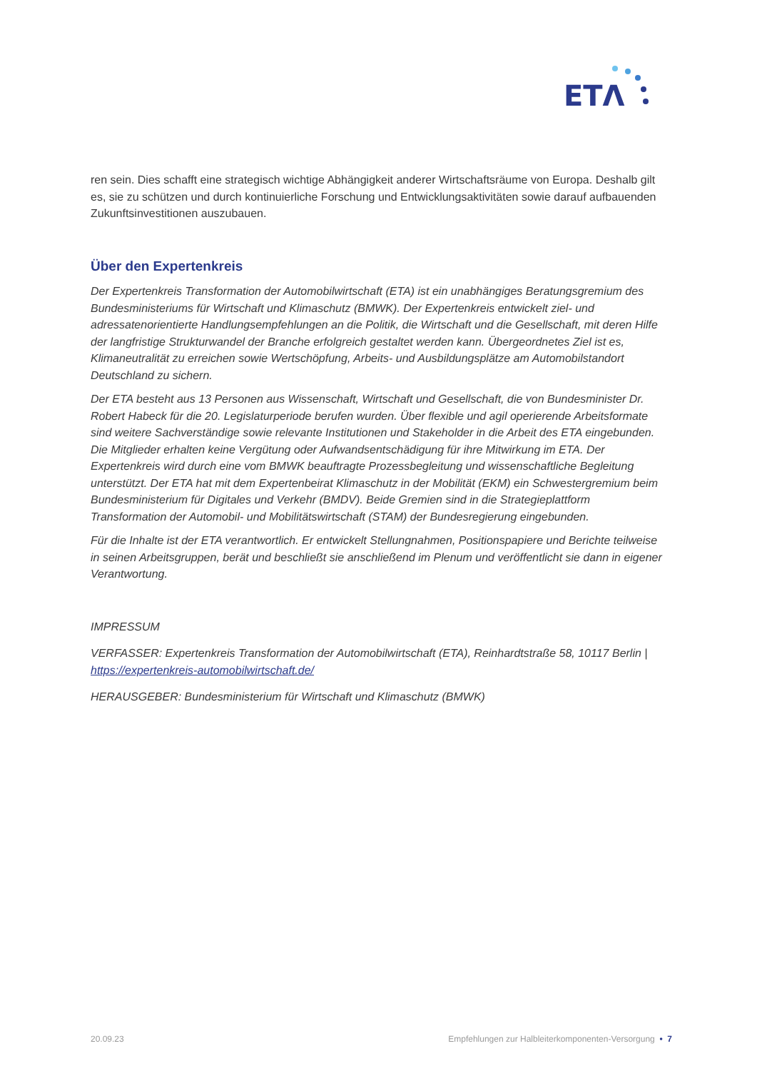ETΛ
ren sein. Dies schafft eine strategisch wichtige Abhängigkeit anderer Wirtschaftsräume von Europa. Deshalb gilt es, sie zu schützen und durch kontinuierliche Forschung und Entwicklungsaktivitäten sowie darauf aufbauenden Zukunftsinvestitionen auszubauen.
Über den Expertenkreis
Der Expertenkreis Transformation der Automobilwirtschaft (ETA) ist ein unabhängiges Beratungsgremium des Bundesministeriums für Wirtschaft und Klimaschutz (BMWK). Der Expertenkreis entwickelt ziel- und adressatenorientierte Handlungsempfehlungen an die Politik, die Wirtschaft und die Gesellschaft, mit deren Hilfe der langfristige Strukturwandel der Branche erfolgreich gestaltet werden kann. Übergeordnetes Ziel ist es, Klimaneutralität zu erreichen sowie Wertschöpfung, Arbeits- und Ausbildungsplätze am Automobilstandort Deutschland zu sichern.
Der ETA besteht aus 13 Personen aus Wissenschaft, Wirtschaft und Gesellschaft, die von Bundesminister Dr. Robert Habeck für die 20. Legislaturperiode berufen wurden. Über flexible und agil operierende Arbeitsformate sind weitere Sachverständige sowie relevante Institutionen und Stakeholder in die Arbeit des ETA eingebunden. Die Mitglieder erhalten keine Vergütung oder Aufwandsentschädigung für ihre Mitwirkung im ETA. Der Expertenkreis wird durch eine vom BMWK beauftragte Prozessbegleitung und wissenschaftliche Begleitung unterstützt. Der ETA hat mit dem Expertenbeirat Klimaschutz in der Mobilität (EKM) ein Schwestergremium beim Bundesministerium für Digitales und Verkehr (BMDV). Beide Gremien sind in die Strategieplattform Transformation der Automobil- und Mobilitätswirtschaft (STAM) der Bundesregierung eingebunden.
Für die Inhalte ist der ETA verantwortlich. Er entwickelt Stellungnahmen, Positionspapiere und Berichte teilweise in seinen Arbeitsgruppen, berät und beschließt sie anschließend im Plenum und veröffentlicht sie dann in eigener Verantwortung.
IMPRESSUM
VERFASSER: Expertenkreis Transformation der Automobilwirtschaft (ETA), Reinhardtstraße 58, 10117 Berlin | https://expertenkreis-automobilwirtschaft.de/
HERAUSGEBER: Bundesministerium für Wirtschaft und Klimaschutz (BMWK)
20.09.23 Empfehlungen zur Halbleiterkomponenten-Versorgung • 7